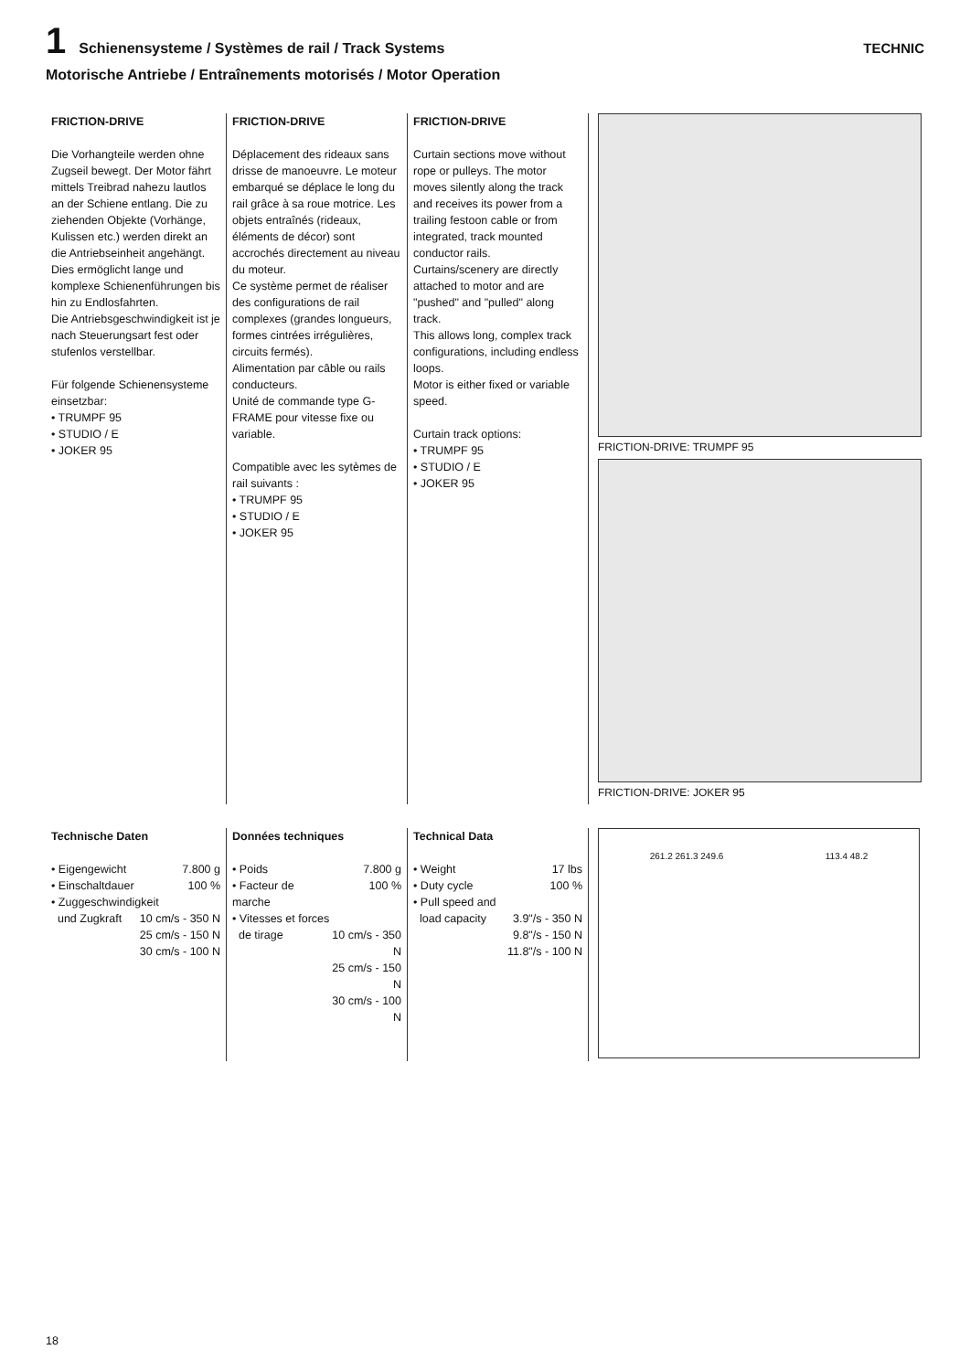1 Schienensysteme / Systèmes de rail / Track Systems TECHNIC
Motorische Antriebe / Entraînements motorisés / Motor Operation
FRICTION-DRIVE
Die Vorhangteile werden ohne Zugseil bewegt. Der Motor fährt mittels Treibrad nahezu lautlos an der Schiene entlang. Die zu ziehenden Objekte (Vorhänge, Kulissen etc.) werden direkt an die Antriebseinheit angehängt. Dies ermöglicht lange und komplexe Schienenführungen bis hin zu Endlosfahrten.
Die Antriebsgeschwindigkeit ist je nach Steuerungsart fest oder stufenlos verstellbar.
Für folgende Schienensysteme einsetzbar:
• TRUMPF 95
• STUDIO / E
• JOKER 95
FRICTION-DRIVE
Déplacement des rideaux sans drisse de manoeuvre. Le moteur embarqué se déplace le long du rail grâce à sa roue motrice. Les objets entraînés (rideaux, éléments de décor) sont accrochés directement au niveau du moteur.
Ce système permet de réaliser des configurations de rail complexes (grandes longueurs, formes cintrées irrégulières, circuits fermés).
Alimentation par câble ou rails conducteurs.
Unité de commande type G-FRAME pour vitesse fixe ou variable.
Compatible avec les sytèmes de rail suivants :
• TRUMPF 95
• STUDIO / E
• JOKER 95
FRICTION-DRIVE
Curtain sections move without rope or pulleys. The motor moves silently along the track and receives its power from a trailing festoon cable or from integrated, track mounted conductor rails.
Curtains/scenery are directly attached to motor and are "pushed" and "pulled" along track.
This allows long, complex track configurations, including endless loops.
Motor is either fixed or variable speed.
Curtain track options:
• TRUMPF 95
• STUDIO / E
• JOKER 95
FRICTION-DRIVE: TRUMPF 95
FRICTION-DRIVE: JOKER 95
Technische Daten
| • Eigengewicht | 7.800 g |
| • Einschaltdauer | 100 % |
| • Zuggeschwindigkeit | |
| und Zugkraft | 10 cm/s - 350 N 25 cm/s - 150 N 30 cm/s - 100 N |
Données techniques
| • Poids | 7.800 g |
| • Facteur de marche | 100 % |
| • Vitesses et forces | |
| de tirage | 10 cm/s - 350 N 25 cm/s - 150 N 30 cm/s - 100 N |
Technical Data
| • Weight | 17 lbs |
| • Duty cycle | 100 % |
| • Pull speed and | |
| load capacity | 3.9"/s - 350 N 9.8"/s - 150 N 11.8"/s - 100 N |
261.2 261.3 249.6 113.4 48.2
18